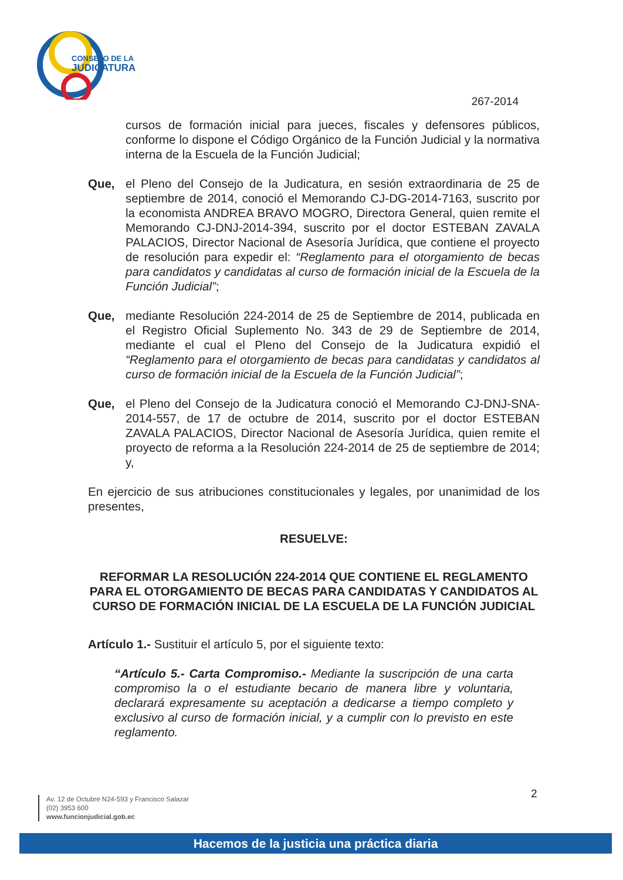CONSEJO DE LA
JUDICATURA
267-2014
cursos de formación inicial para jueces, fiscales y defensores públicos, conforme lo dispone el Código Orgánico de la Función Judicial y la normativa interna de la Escuela de la Función Judicial;
Que, el Pleno del Consejo de la Judicatura, en sesión extraordinaria de 25 de septiembre de 2014, conoció el Memorando CJ-DG-2014-7163, suscrito por la economista ANDREA BRAVO MOGRO, Directora General, quien remite el Memorando CJ-DNJ-2014-394, suscrito por el doctor ESTEBAN ZAVALA PALACIOS, Director Nacional de Asesoría Jurídica, que contiene el proyecto de resolución para expedir el: “Reglamento para el otorgamiento de becas para candidatos y candidatas al curso de formación inicial de la Escuela de la Función Judicial”;
Que, mediante Resolución 224-2014 de 25 de Septiembre de 2014, publicada en el Registro Oficial Suplemento No. 343 de 29 de Septiembre de 2014, mediante el cual el Pleno del Consejo de la Judicatura expidió el “Reglamento para el otorgamiento de becas para candidatas y candidatos al curso de formación inicial de la Escuela de la Función Judicial”;
Que, el Pleno del Consejo de la Judicatura conoció el Memorando CJ-DNJ-SNA-2014-557, de 17 de octubre de 2014, suscrito por el doctor ESTEBAN ZAVALA PALACIOS, Director Nacional de Asesoría Jurídica, quien remite el proyecto de reforma a la Resolución 224-2014 de 25 de septiembre de 2014; y,
En ejercicio de sus atribuciones constitucionales y legales, por unanimidad de los presentes,
RESUELVE:
REFORMAR LA RESOLUCIÓN 224-2014 QUE CONTIENE EL REGLAMENTO PARA EL OTORGAMIENTO DE BECAS PARA CANDIDATAS Y CANDIDATOS AL CURSO DE FORMACIÓN INICIAL DE LA ESCUELA DE LA FUNCIÓN JUDICIAL
Artículo 1.- Sustituir el artículo 5, por el siguiente texto:
“Artículo 5.- Carta Compromiso.- Mediante la suscripción de una carta compromiso la o el estudiante becario de manera libre y voluntaria, declarará expresamente su aceptación a dedicarse a tiempo completo y exclusivo al curso de formación inicial, y a cumplir con lo previsto en este reglamento.
2
Av. 12 de Octubre N24-593 y Francisco Salazar
(02) 3953 600
www.funcionjudicial.gob.ec
Hacemos de la justicia una práctica diaria